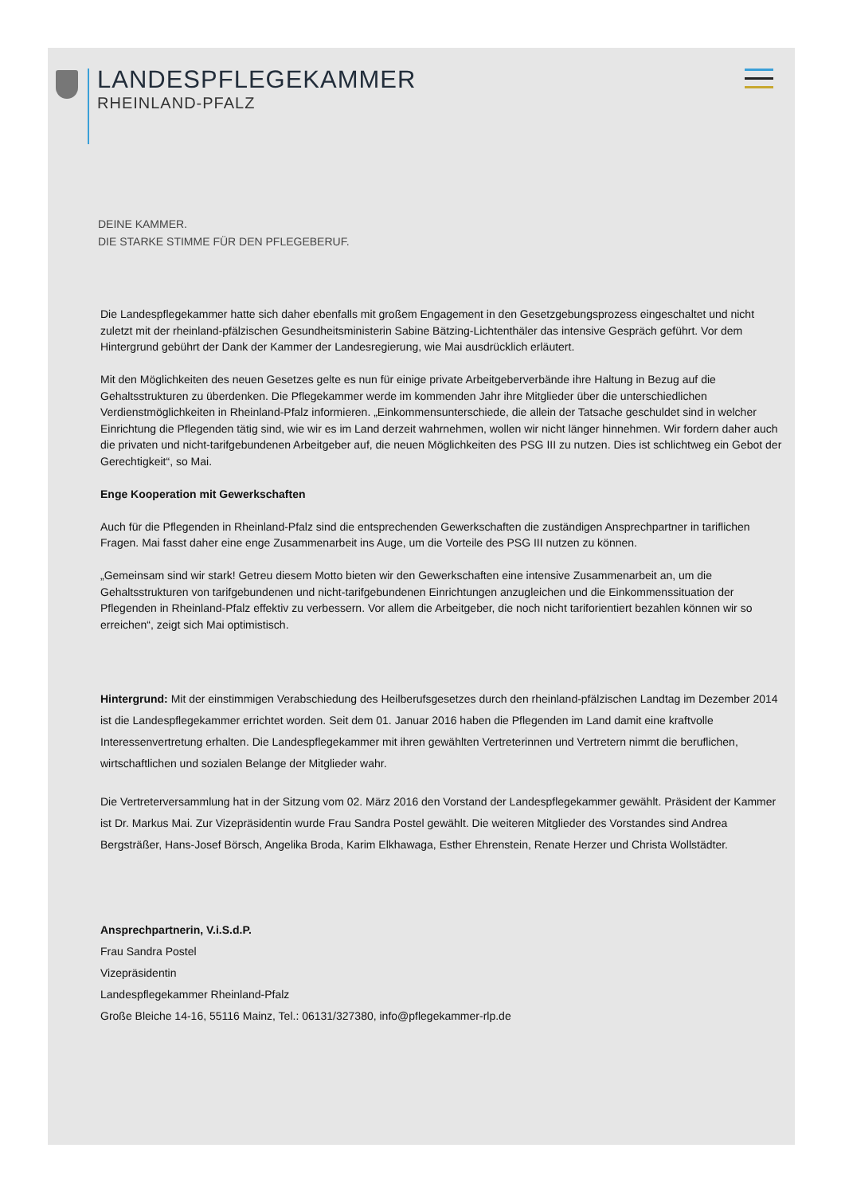LANDESPFLEGEKAMMER
RHEINLAND-PFALZ
DEINE KAMMER.
DIE STARKE STIMME FÜR DEN PFLEGEBERUF.
Die Landespflegekammer hatte sich daher ebenfalls mit großem Engagement in den Gesetzgebungsprozess eingeschaltet und nicht zuletzt mit der rheinland-pfälzischen Gesundheitsministerin Sabine Bätzing-Lichtenthäler das intensive Gespräch geführt. Vor dem Hintergrund gebührt der Dank der Kammer der Landesregierung, wie Mai ausdrücklich erläutert.
Mit den Möglichkeiten des neuen Gesetzes gelte es nun für einige private Arbeitgeberverbände ihre Haltung in Bezug auf die Gehaltsstrukturen zu überdenken. Die Pflegekammer werde im kommenden Jahr ihre Mitglieder über die unterschiedlichen Verdienstmöglichkeiten in Rheinland-Pfalz informieren. „Einkommensunterschiede, die allein der Tatsache geschuldet sind in welcher Einrichtung die Pflegenden tätig sind, wie wir es im Land derzeit wahrnehmen, wollen wir nicht länger hinnehmen. Wir fordern daher auch die privaten und nicht-tarifgebundenen Arbeitgeber auf, die neuen Möglichkeiten des PSG III zu nutzen. Dies ist schlichtweg ein Gebot der Gerechtigkeit“, so Mai.
Enge Kooperation mit Gewerkschaften
Auch für die Pflegenden in Rheinland-Pfalz sind die entsprechenden Gewerkschaften die zuständigen Ansprechpartner in tariflichen Fragen. Mai fasst daher eine enge Zusammenarbeit ins Auge, um die Vorteile des PSG III nutzen zu können.
„Gemeinsam sind wir stark! Getreu diesem Motto bieten wir den Gewerkschaften eine intensive Zusammenarbeit an, um die Gehaltsstrukturen von tarifgebundenen und nicht-tarifgebundenen Einrichtungen anzugleichen und die Einkommenssituation der Pflegenden in Rheinland-Pfalz effektiv zu verbessern. Vor allem die Arbeitgeber, die noch nicht tariforientiert bezahlen können wir so erreichen“, zeigt sich Mai optimistisch.
Hintergrund: Mit der einstimmigen Verabschiedung des Heilberufsgesetzes durch den rheinland-pfälzischen Landtag im Dezember 2014 ist die Landespflegekammer errichtet worden. Seit dem 01. Januar 2016 haben die Pflegenden im Land damit eine kraftvolle Interessenvertretung erhalten. Die Landespflegekammer mit ihren gewählten Vertreterinnen und Vertretern nimmt die beruflichen, wirtschaftlichen und sozialen Belange der Mitglieder wahr.
Die Vertreterversammlung hat in der Sitzung vom 02. März 2016 den Vorstand der Landespflegekammer gewählt. Präsident der Kammer ist Dr. Markus Mai. Zur Vizepräsidentin wurde Frau Sandra Postel gewählt. Die weiteren Mitglieder des Vorstandes sind Andrea Bergsträßer, Hans-Josef Börsch, Angelika Broda, Karim Elkhawaga, Esther Ehrenstein, Renate Herzer und Christa Wollstädter.
Ansprechpartnerin, V.i.S.d.P.
Frau Sandra Postel
Vizepräsidentin
Landespflegekammer Rheinland-Pfalz
Große Bleiche 14-16, 55116 Mainz, Tel.: 06131/327380, info@pflegekammer-rlp.de